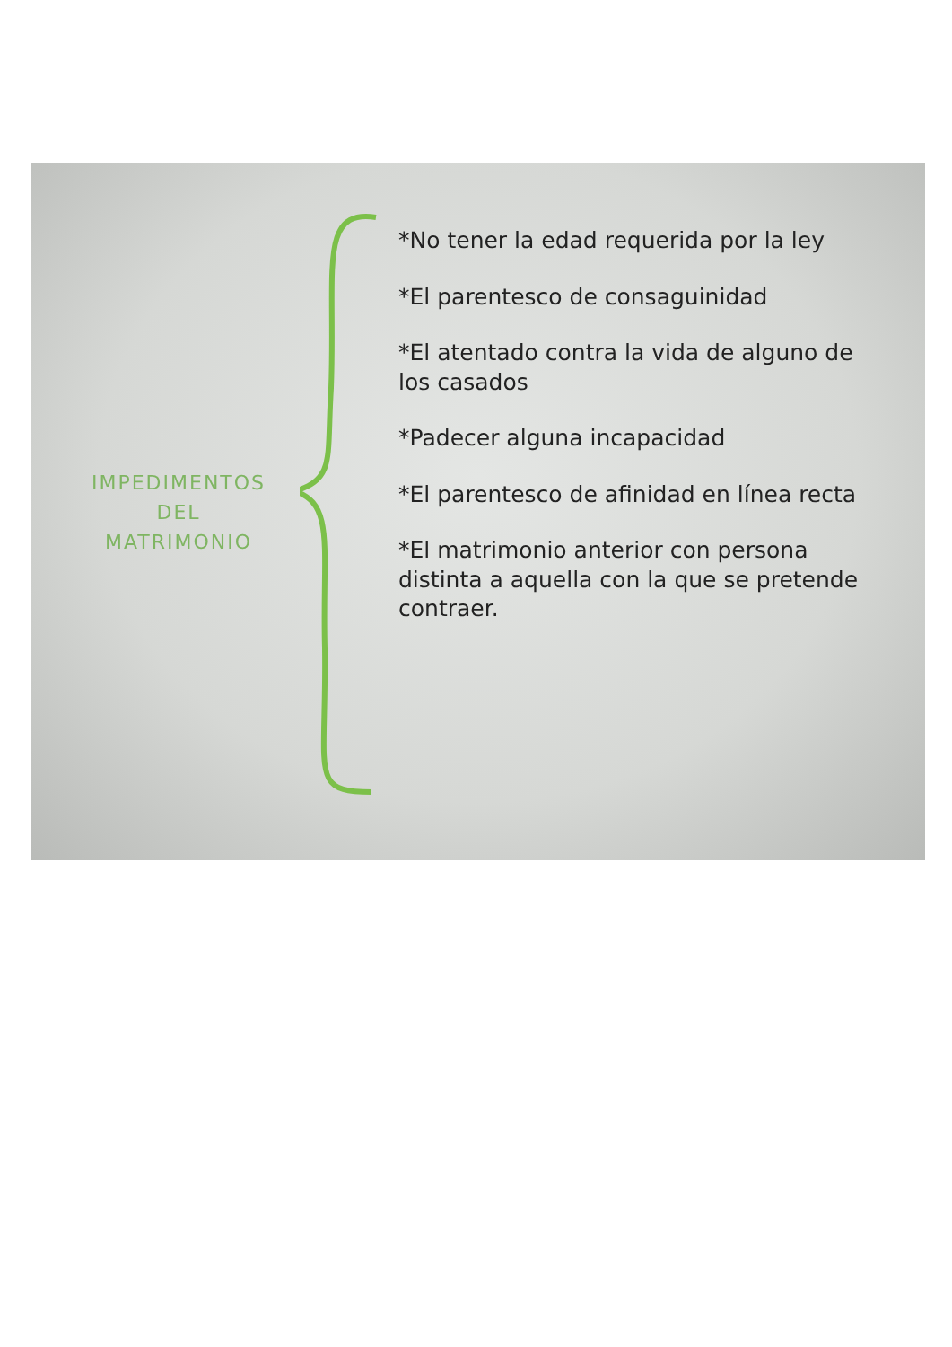IMPEDIMENTOS
DEL
MATRIMONIO
*No tener la edad requerida por la ley
*El parentesco de consaguinidad
*El atentado contra la vida de alguno de los casados
*Padecer alguna incapacidad
*El parentesco de afinidad en línea recta
*El matrimonio anterior con persona distinta a aquella con la que se pretende contraer.